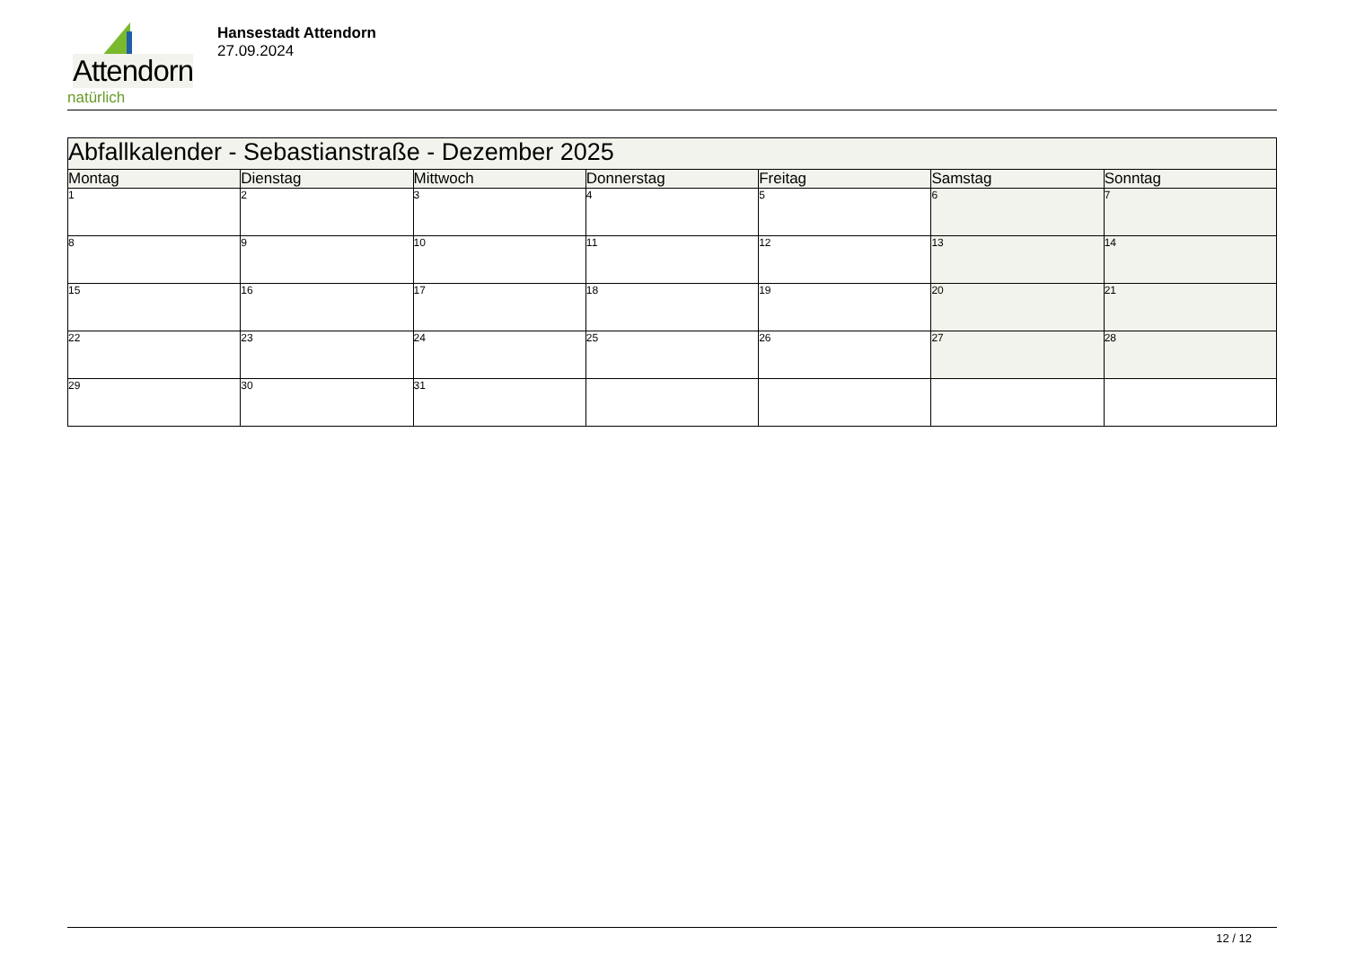Attendorn
natürlich
Hansestadt Attendorn
27.09.2024
| Abfallkalender - Sebastianstraße - Dezember 2025 | | | | | | |
| Montag | Dienstag | Mittwoch | Donnerstag | Freitag | Samstag | Sonntag |
| 1 | 2 | 3 | 4 | 5 | 6 | 7 |
| 8 | 9 | 10 | 11 | 12 | 13 | 14 |
| 15 | 16 | 17 | 18 | 19 | 20 | 21 |
| 22 | 23 | 24 | 25 | 26 | 27 | 28 |
| 29 | 30 | 31 | | | | |
12 / 12